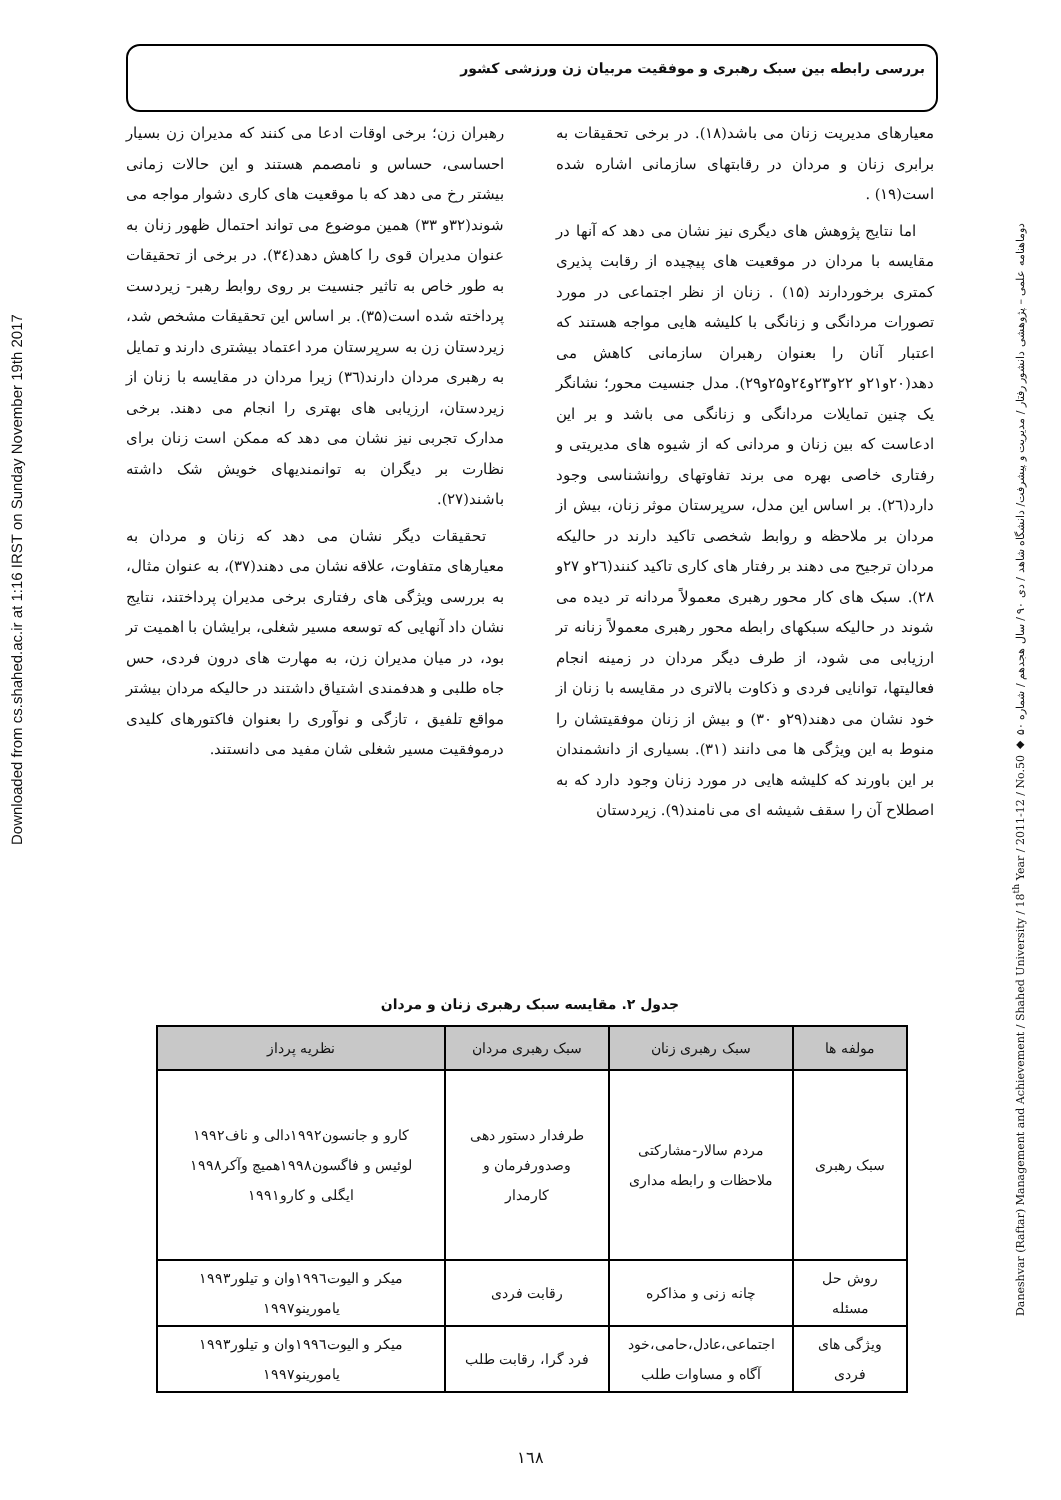بررسی رابطه بین سبک رهبری و موفقیت مربیان زن ورزشی کشور
Downloaded from cs.shahed.ac.ir at 1:16 IRST on Sunday November 19th 2017
دوماهنامه علمی – پژوهشی دانشور رفتار / مدیریت و پیشرفت/ دانشگاه شاهد / دی ۹۰ / سال هجدهم / شماره ۵۰ ◆ Daneshvar (Raftar) Management and Achievement / Shahed University / 18<sup>th</sup> Year / 2011-12 / No.50
معیارهای مدیریت زنان می باشد(۱۸). در برخی تحقیقات به برابری زنان و مردان در رقابتهای سازمانی اشاره شده است(۱۹) .
اما نتایج پژوهش های دیگری نیز نشان می دهد که آنها در مقایسه با مردان در موقعیت های پیچیده از رقابت پذیری کمتری برخوردارند (۱۵) . زنان از نظر اجتماعی در مورد تصورات مردانگی و زنانگی با کلیشه هایی مواجه هستند که اعتبار آنان را بعنوان رهبران سازمانی کاهش می دهد(۲۰و۲۱و ۲۲و۲۳و۲٤و۲۵و۲۹). مدل جنسیت محور؛ نشانگر یک چنین تمایلات مردانگی و زنانگی می باشد و بر این ادعاست که بین زنان و مردانی که از شیوه های مدیریتی و رفتاری خاصی بهره می برند تفاوتهای روانشناسی وجود دارد(۲٦). بر اساس این مدل، سرپرستان موثر زنان، بیش از مردان بر ملاحظه و روابط شخصی تاکید دارند در حالیکه مردان ترجیح می دهند بر رفتار های کاری تاکید کنند(۲٦و ۲۷و ۲۸). سبک های کار محور رهبری معمولاً مردانه تر دیده می شوند در حالیکه سبکهای رابطه محور رهبری معمولاً زنانه تر ارزیابی می شود، از طرف دیگر مردان در زمینه انجام فعالیتها، توانایی فردی و ذکاوت بالاتری در مقایسه با زنان از خود نشان می دهند(۲۹و ۳۰) و بیش از زنان موفقیتشان را منوط به این ویژگی ها می دانند (۳۱). بسیاری از دانشمندان بر این باورند که کلیشه هایی در مورد زنان وجود دارد که به اصطلاح آن را سقف شیشه ای می نامند(۹). زیردستان
رهبران زن؛ برخی اوقات ادعا می کنند که مدیران زن بسیار احساسی، حساس و نامصمم هستند و این حالات زمانی بیشتر رخ می دهد که با موقعیت های کاری دشوار مواجه می شوند(۳۲و ۳۳) همین موضوع می تواند احتمال ظهور زنان به عنوان مدیران قوی را کاهش دهد(۳٤). در برخی از تحقیقات به طور خاص به تاثیر جنسیت بر روی روابط رهبر- زیردست پرداخته شده است(۳۵). بر اساس این تحقیقات مشخص شد، زیردستان زن به سرپرستان مرد اعتماد بیشتری دارند و تمایل به رهبری مردان دارند(۳٦) زیرا مردان در مقایسه با زنان از زیردستان، ارزیابی های بهتری را انجام می دهند. برخی مدارک تجربی نیز نشان می دهد که ممکن است زنان برای نظارت بر دیگران به توانمندیهای خویش شک داشته باشند(۲۷).
تحقیقات دیگر نشان می دهد که زنان و مردان به معیارهای متفاوت، علاقه نشان می دهند(۳۷)، به عنوان مثال، به بررسی ویژگی های رفتاری برخی مدیران پرداختند، نتایج نشان داد آنهایی که توسعه مسیر شغلی، برایشان با اهمیت تر بود، در میان مدیران زن، به مهارت های درون فردی، حس جاه طلبی و هدفمندی اشتیاق داشتند در حالیکه مردان بیشتر مواقع تلفیق ، تازگی و نوآوری را بعنوان فاکتورهای کلیدی درموفقیت مسیر شغلی شان مفید می دانستند.
جدول ۲. مقایسه سبک رهبری زنان و مردان
| مولفه ها | سبک رهبری زنان | سبک رهبری مردان | نظریه پرداز |
| --- | --- | --- | --- |
| سبک رهبری | مردم سالار-مشارکتی ملاحظات و رابطه مداری | طرفدار دستور دهی وصدورفرمان و کارمدار | کارو و جانسون۱۹۹۲دالی و ناف۱۹۹۲ لوئیس و فاگسون۱۹۹۸همیچ وآکر۱۹۹۸ ایگلی و کارو۱۹۹۱ |
| روش حل مسئله | چانه زنی و مذاکره | رقابت فردی | میکر و الیوت۱۹۹٦وان و تیلور۱۹۹۳ یامورینو۱۹۹۷ |
| ویژگی های فردی | اجتماعی،عادل،حامی،خود آگاه و مساوات طلب | فرد گرا، رقابت طلب | میکر و الیوت۱۹۹٦وان و تیلور۱۹۹۳ یامورینو۱۹۹۷ |
۱٦۸